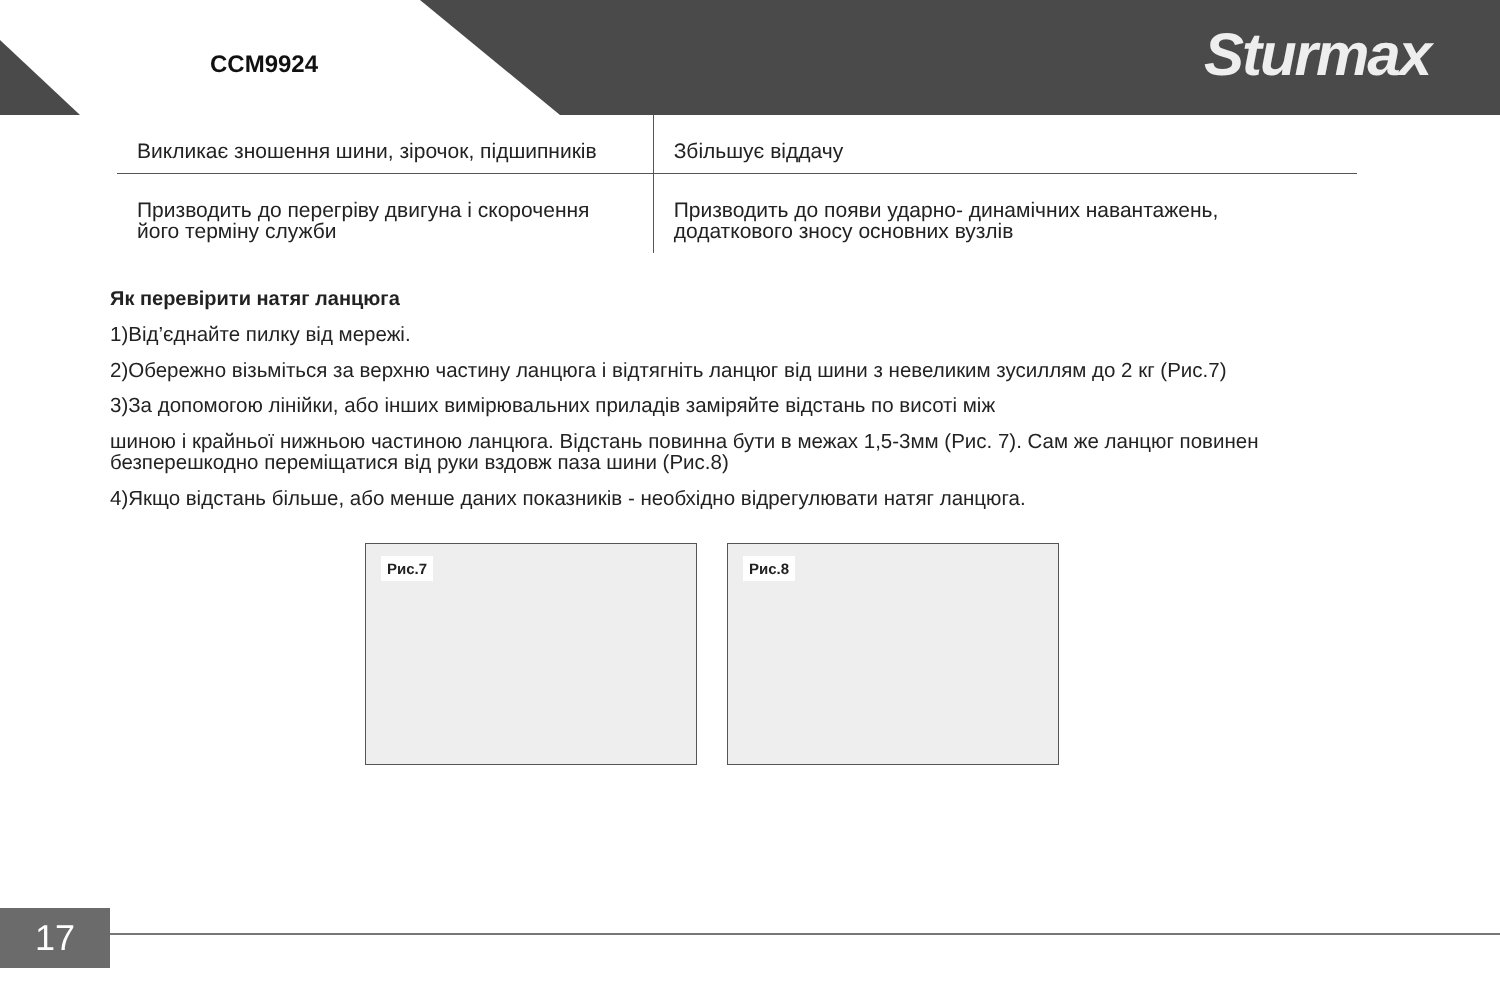CCM9924 Sturmax
| Викликає зношення шини, зірочок, підшипників | Збільшує віддачу |
| Призводить до перегріву двигуна і скорочення його терміну служби | Призводить до появи ударно- динамічних навантажень, додаткового зносу основних вузлів |
Як перевірити натяг ланцюга
1)Від’єднайте пилку від мережі.
2)Обережно візьміться за верхню частину ланцюга і відтягніть ланцюг від шини з невеликим зусиллям до 2 кг (Рис.7)
3)За допомогою лінійки, або інших вимірювальних приладів заміряйте відстань по висоті між
шиною і крайньої нижньою частиною ланцюга. Відстань повинна бути в межах 1,5-3мм (Рис. 7). Сам же ланцюг повинен безперешкодно переміщатися від руки вздовж паза шини (Рис.8)
4)Якщо відстань більше, або менше даних показників - необхідно відрегулювати натяг ланцюга.
Рис.7
Рис.8
17